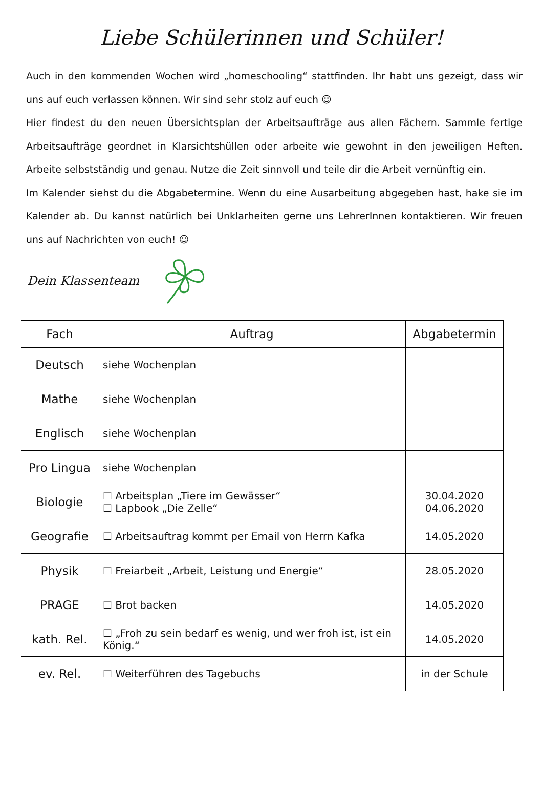Liebe Schülerinnen und Schüler!
Auch in den kommenden Wochen wird „homeschooling“ stattfinden. Ihr habt uns gezeigt, dass wir uns auf euch verlassen können. Wir sind sehr stolz auf euch ☺
Hier findest du den neuen Übersichtsplan der Arbeitsaufträge aus allen Fächern. Sammle fertige Arbeitsaufträge geordnet in Klarsichtshüllen oder arbeite wie gewohnt in den jeweiligen Heften. Arbeite selbstständig und genau. Nutze die Zeit sinnvoll und teile dir die Arbeit vernünftig ein.
Im Kalender siehst du die Abgabetermine. Wenn du eine Ausarbeitung abgegeben hast, hake sie im Kalender ab. Du kannst natürlich bei Unklarheiten gerne uns LehrerInnen kontaktieren. Wir freuen uns auf Nachrichten von euch! ☺
Dein Klassenteam
| Fach | Auftrag | Abgabetermin |
| --- | --- | --- |
| Deutsch | siehe Wochenplan | |
| Mathe | siehe Wochenplan | |
| Englisch | siehe Wochenplan | |
| Pro Lingua | siehe Wochenplan | |
| Biologie | ☐ Arbeitsplan „Tiere im Gewässer“ ☐ Lapbook „Die Zelle“ | 30.04.2020 04.06.2020 |
| Geografie | ☐ Arbeitsauftrag kommt per Email von Herrn Kafka | 14.05.2020 |
| Physik | ☐ Freiarbeit „Arbeit, Leistung und Energie“ | 28.05.2020 |
| PRAGE | ☐ Brot backen | 14.05.2020 |
| kath. Rel. | ☐ „Froh zu sein bedarf es wenig, und wer froh ist, ist ein König.“ | 14.05.2020 |
| ev. Rel. | ☐ Weiterführen des Tagebuchs | in der Schule |